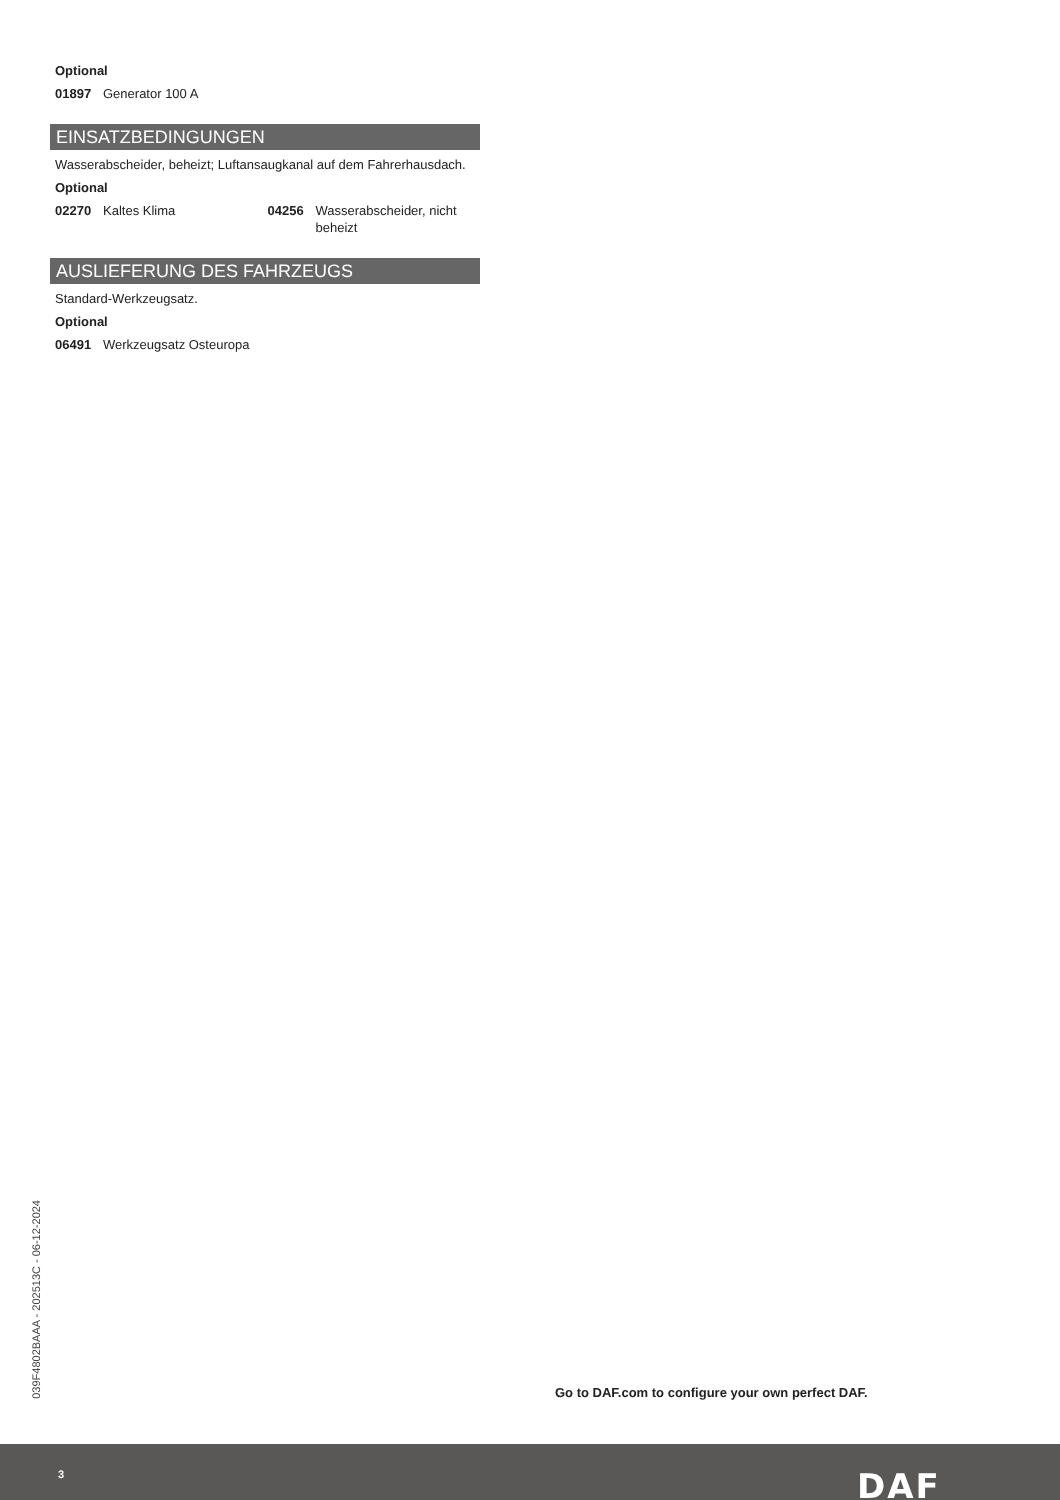Optional
01897 Generator 100 A
EINSATZBEDINGUNGEN
Wasserabscheider, beheizt; Luftansaugkanal auf dem Fahrerhausdach.
Optional
02270 Kaltes Klima 04256 Wasserabscheider, nicht beheizt
AUSLIEFERUNG DES FAHRZEUGS
Standard-Werkzeugsatz.
Optional
06491 Werkzeugsatz Osteuropa
039F4802BAAA - 202513C - 06-12-2024
Go to DAF.com to configure your own perfect DAF.
3 DAF